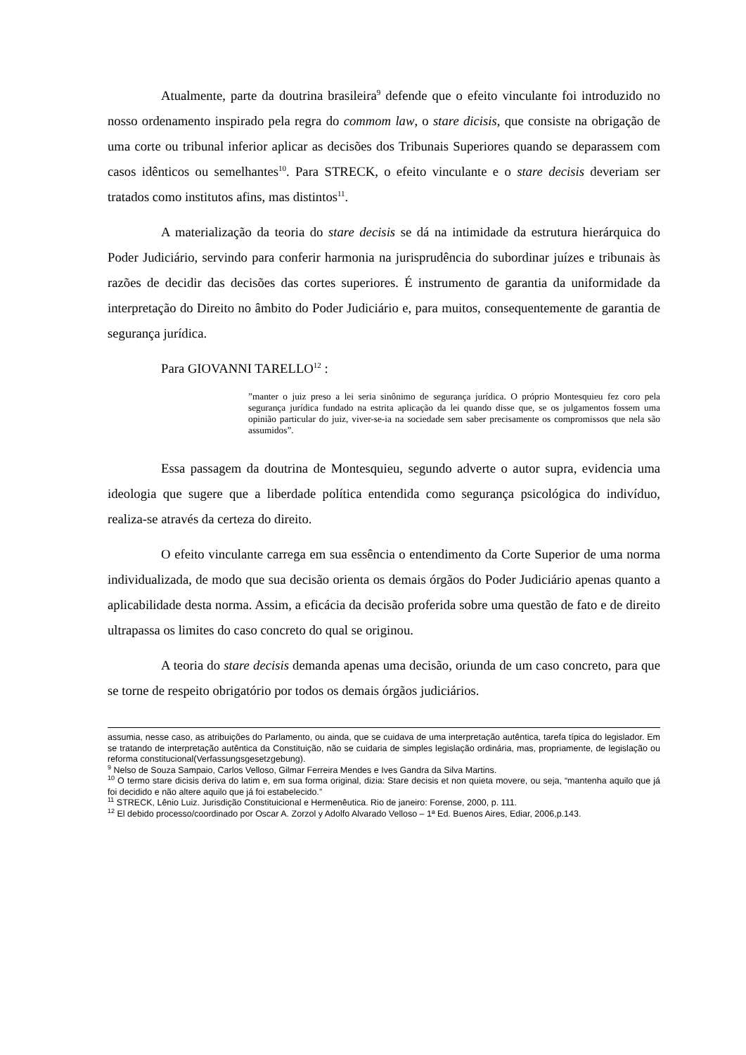Atualmente, parte da doutrina brasileira<sup>9</sup> defende que o efeito vinculante foi introduzido no nosso ordenamento inspirado pela regra do commom law, o stare dicisis, que consiste na obrigação de uma corte ou tribunal inferior aplicar as decisões dos Tribunais Superiores quando se deparassem com casos idênticos ou semelhantes<sup>10</sup>. Para STRECK, o efeito vinculante e o stare decisis deveriam ser tratados como institutos afins, mas distintos<sup>11</sup>.
A materialização da teoria do stare decisis se dá na intimidade da estrutura hierárquica do Poder Judiciário, servindo para conferir harmonia na jurisprudência do subordinar juízes e tribunais às razões de decidir das decisões das cortes superiores. É instrumento de garantia da uniformidade da interpretação do Direito no âmbito do Poder Judiciário e, para muitos, consequentemente de garantia de segurança jurídica.
Para GIOVANNI TARELLO<sup>12</sup> :
”manter o juiz preso a lei seria sinônimo de segurança jurídica. O próprio Montesquieu fez coro pela segurança jurídica fundado na estrita aplicação da lei quando disse que, se os julgamentos fossem uma opinião particular do juiz, viver-se-ia na sociedade sem saber precisamente os compromissos que nela são assumidos”.
Essa passagem da doutrina de Montesquieu, segundo adverte o autor supra, evidencia uma ideologia que sugere que a liberdade política entendida como segurança psicológica do indivíduo, realiza-se através da certeza do direito.
O efeito vinculante carrega em sua essência o entendimento da Corte Superior de uma norma individualizada, de modo que sua decisão orienta os demais órgãos do Poder Judiciário apenas quanto a aplicabilidade desta norma. Assim, a eficácia da decisão proferida sobre uma questão de fato e de direito ultrapassa os limites do caso concreto do qual se originou.
A teoria do stare decisis demanda apenas uma decisão, oriunda de um caso concreto, para que se torne de respeito obrigatório por todos os demais órgãos judiciários.
assumia, nesse caso, as atribuições do Parlamento, ou ainda, que se cuidava de uma interpretação autêntica, tarefa típica do legislador. Em se tratando de interpretação autêntica da Constituição, não se cuidaria de simples legislação ordinária, mas, propriamente, de legislação ou reforma constitucional(Verfassungsgesetzgebung).
<sup>9</sup> Nelso de Souza Sampaio, Carlos Velloso, Gilmar Ferreira Mendes e Ives Gandra da Silva Martins.
<sup>10</sup> O termo stare dicisis deriva do latim e, em sua forma original, dizia: Stare decisis et non quieta movere, ou seja, “mantenha aquilo que já foi decidido e não altere aquilo que já foi estabelecido.”
<sup>11</sup> STRECK, Lênio Luiz. Jurisdição Constituicional e Hermenêutica. Rio de janeiro: Forense, 2000, p. 111.
<sup>12</sup> El debido processo/coordinado por Oscar A. Zorzol y Adolfo Alvarado Velloso – 1ª Ed. Buenos Aires, Ediar, 2006,p.143.